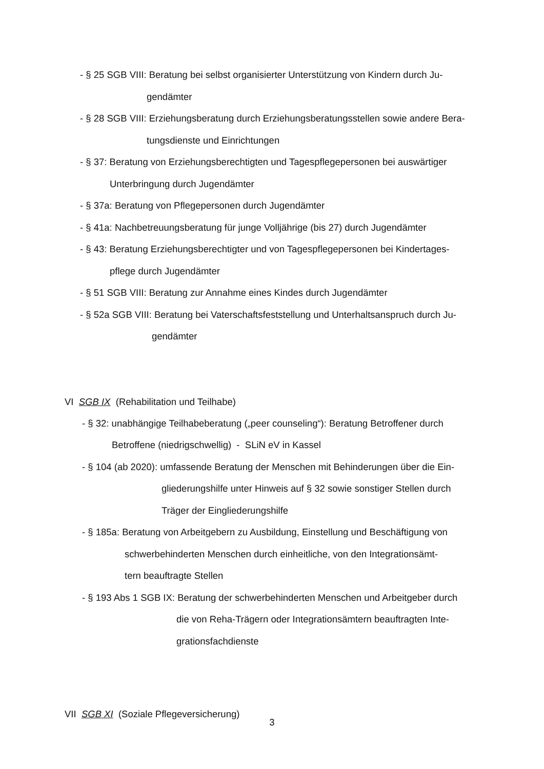- § 25 SGB VIII: Beratung bei selbst organisierter Unterstützung von Kindern durch Ju-
gendämter
- § 28 SGB VIII: Erziehungsberatung durch Erziehungsberatungsstellen sowie andere Bera-
tungsdienste und Einrichtungen
- § 37: Beratung von Erziehungsberechtigten und Tagespflegepersonen bei auswärtiger
Unterbringung durch Jugendämter
- § 37a: Beratung von Pflegepersonen durch Jugendämter
- § 41a: Nachbetreuungsberatung für junge Volljährige (bis 27) durch Jugendämter
- § 43: Beratung Erziehungsberechtigter und von Tagespflegepersonen bei Kindertages-
pflege durch Jugendämter
- § 51 SGB VIII: Beratung zur Annahme eines Kindes durch Jugendämter
- § 52a SGB VIII: Beratung bei Vaterschaftsfeststellung und Unterhaltsanspruch durch Ju-
gendämter
VI SGB IX (Rehabilitation und Teilhabe)
- § 32: unabhängige Teilhabeberatung („peer counseling“): Beratung Betroffener durch
Betroffene (niedrigschwellig) - SLiN eV in Kassel
- § 104 (ab 2020): umfassende Beratung der Menschen mit Behinderungen über die Ein-
gliederungshilfe unter Hinweis auf § 32 sowie sonstiger Stellen durch
Träger der Eingliederungshilfe
- § 185a: Beratung von Arbeitgebern zu Ausbildung, Einstellung und Beschäftigung von
schwerbehinderten Menschen durch einheitliche, von den Integrationsämt-
tern beauftragte Stellen
- § 193 Abs 1 SGB IX: Beratung der schwerbehinderten Menschen und Arbeitgeber durch
die von Reha-Trägern oder Integrationsämtern beauftragten Inte-
grationsfachdienste
VII SGB XI (Soziale Pflegeversicherung)
3